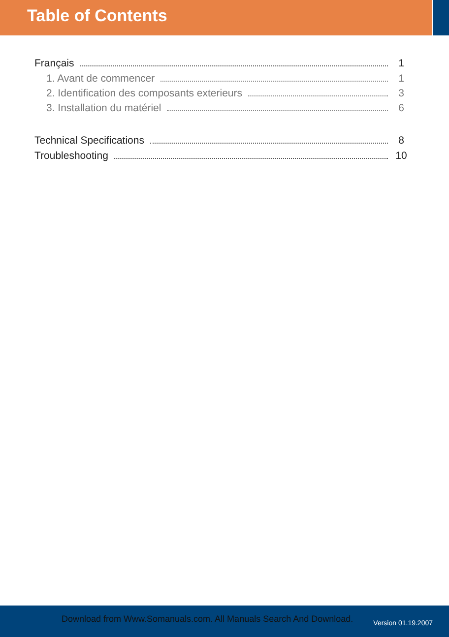Table of Contents
Français 1
1. Avant de commencer 1
2. Identification des composants exterieurs 3
3. Installation du matériel 6
Technical Specifications 8
Troubleshooting 10
Download from Www.Somanuals.com. All Manuals Search And Download. Version 01.19.2007